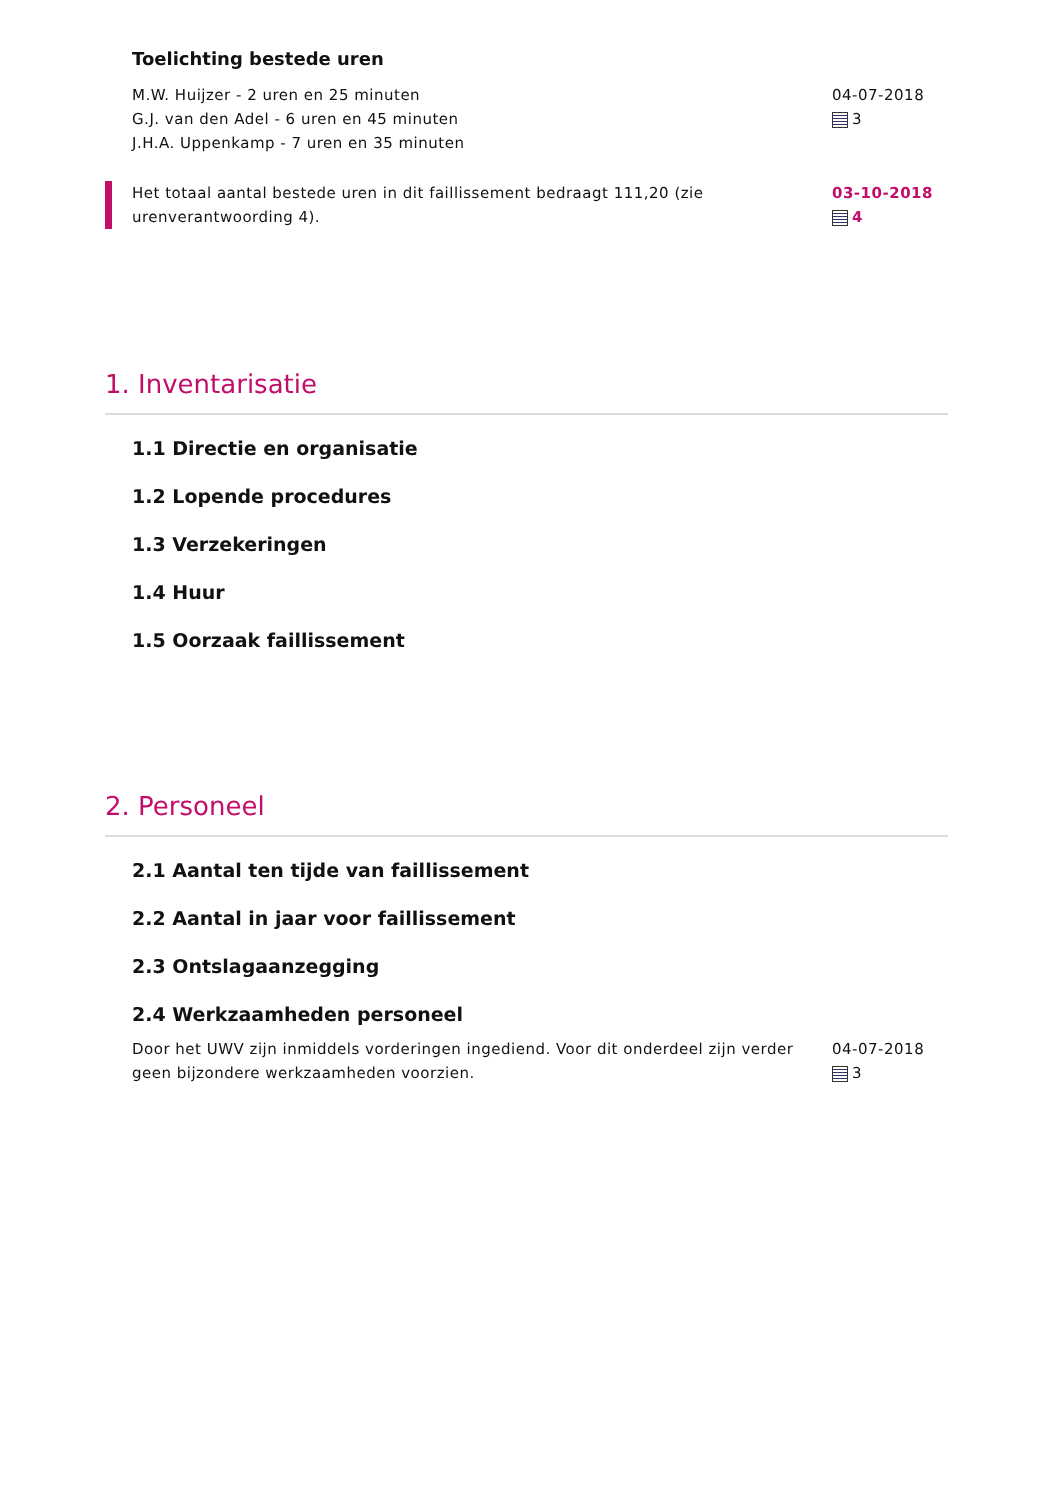Toelichting bestede uren
M.W. Huijzer - 2 uren en 25 minuten
G.J. van den Adel - 6 uren en 45 minuten
J.H.A. Uppenkamp - 7 uren en 35 minuten
04-07-2018
3
Het totaal aantal bestede uren in dit faillissement bedraagt 111,20 (zie urenverantwoording 4).
03-10-2018
4
1. Inventarisatie
1.1 Directie en organisatie
1.2 Lopende procedures
1.3 Verzekeringen
1.4 Huur
1.5 Oorzaak faillissement
2. Personeel
2.1 Aantal ten tijde van faillissement
2.2 Aantal in jaar voor faillissement
2.3 Ontslagaanzegging
2.4 Werkzaamheden personeel
Door het UWV zijn inmiddels vorderingen ingediend. Voor dit onderdeel zijn verder geen bijzondere werkzaamheden voorzien.
04-07-2018
3